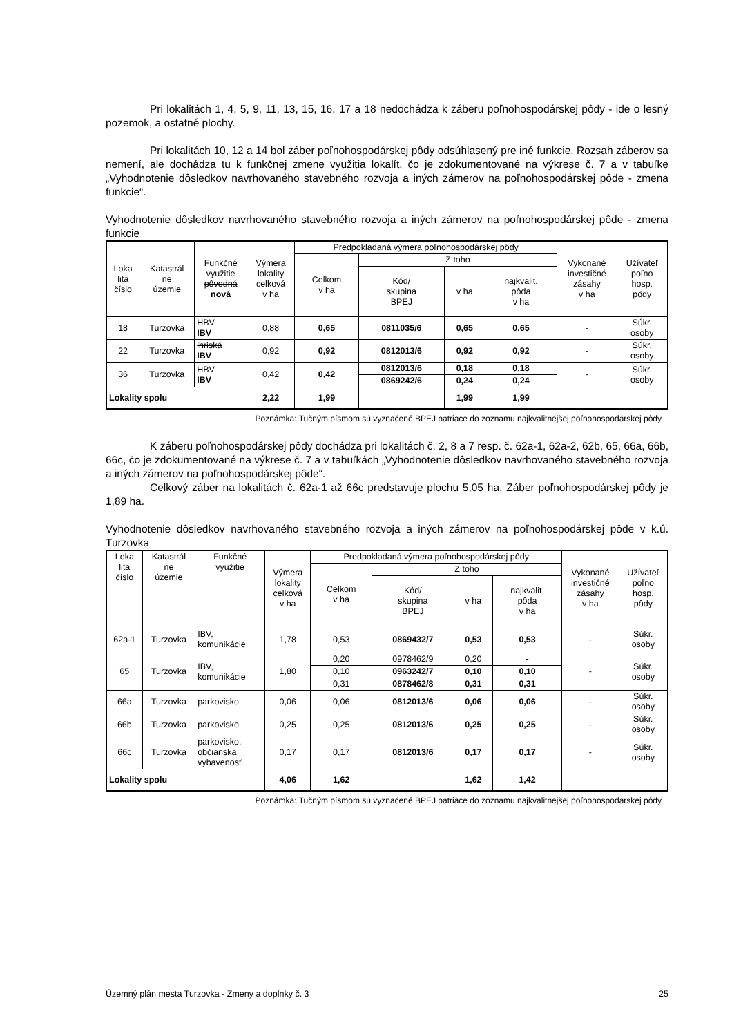Pri lokalitách 1, 4, 5, 9, 11, 13, 15, 16, 17 a 18 nedochádza k záberu poľnohospodárskej pôdy - ide o lesný pozemok, a ostatné plochy.
Pri lokalitách 10, 12 a 14 bol záber poľnohospodárskej pôdy odsúhlasený pre iné funkcie. Rozsah záberov sa nemení, ale dochádza tu k funkčnej zmene využitia lokalít, čo je zdokumentované na výkrese č. 7 a v tabuľke „Vyhodnotenie dôsledkov navrhovaného stavebného rozvoja a iných zámerov na poľnohospodárskej pôde - zmena funkcie“.
Vyhodnotenie dôsledkov navrhovaného stavebného rozvoja a iných zámerov na poľnohospodárskej pôde - zmena funkcie
| Loka lita číslo | Katastrál ne územie | Funkčné využitie pôvodná nová | Výmera lokality celková v ha | Predpokladaná výmera poľnohospodárskej pôdy | | | | Vykonané investičné zásahy v ha | Užívateľ poľno hosp. pôdy |
| --- | --- | --- | --- | --- | --- | --- | --- | --- | --- |
| | | | | Celkom v ha | Z toho | | | | |
| | | | | | Kód/ skupina BPEJ | v ha | najkvalit. pôda v ha | | |
| 18 | Turzovka | HBV IBV | 0,88 | 0,65 | 0811035/6 | 0,65 | 0,65 | - | Súkr. osoby |
| 22 | Turzovka | ihriská IBV | 0,92 | 0,92 | 0812013/6 | 0,92 | 0,92 | - | Súkr. osoby |
| 36 | Turzovka | HBV IBV | 0,42 | 0,42 | 0812013/6 | 0,18 | 0,18 | - | Súkr. osoby |
| | | | | | 0869242/6 | 0,24 | 0,24 | | |
| Lokality spolu | | | 2,22 | 1,99 | | 1,99 | 1,99 | | |
Poznámka: Tučným písmom sú vyznačené BPEJ patriace do zoznamu najkvalitnejšej poľnohospodárskej pôdy
K záberu poľnohospodárskej pôdy dochádza pri lokalitách č. 2, 8 a 7 resp. č. 62a-1, 62a-2, 62b, 65, 66a, 66b, 66c, čo je zdokumentované na výkrese č. 7 a v tabuľkách „Vyhodnotenie dôsledkov navrhovaného stavebného rozvoja a iných zámerov na poľnohospodárskej pôde“.
Celkový záber na lokalitách č. 62a-1 až 66c predstavuje plochu 5,05 ha. Záber poľnohospodárskej pôdy je 1,89 ha.
Vyhodnotenie dôsledkov navrhovaného stavebného rozvoja a iných zámerov na poľnohospodárskej pôde v k.ú. Turzovka
| Loka lita číslo | Katastrál ne územie | Funkčné využitie | Výmera lokality celková v ha | Predpokladaná výmera poľnohospodárskej pôdy | | | | Vykonané investičné zásahy v ha | Užívateľ poľno hosp. pôdy |
| --- | --- | --- | --- | --- | --- | --- | --- | --- | --- |
| | | | | Celkom v ha | Z toho | | | | |
| | | | | | Kód/ skupina BPEJ | v ha | najkvalit. pôda v ha | | |
| 62a-1 | Turzovka | IBV, komunikácie | 1,78 | 0,53 | 0869432/7 | 0,53 | 0,53 | - | Súkr. osoby |
| 65 | Turzovka | IBV, komunikácie | 1,80 | 0,20 | 0978462/9 | 0,20 | - | - | Súkr. osoby |
| | | | | 0,10 | 0963242/7 | 0,10 | 0,10 | | |
| | | | | 0,31 | 0878462/8 | 0,31 | 0,31 | | |
| 66a | Turzovka | parkovisko | 0,06 | 0,06 | 0812013/6 | 0,06 | 0,06 | - | Súkr. osoby |
| 66b | Turzovka | parkovisko | 0,25 | 0,25 | 0812013/6 | 0,25 | 0,25 | - | Súkr. osoby |
| 66c | Turzovka | parkovisko, občianska vybavenosť | 0,17 | 0,17 | 0812013/6 | 0,17 | 0,17 | - | Súkr. osoby |
| Lokality spolu | | | 4,06 | 1,62 | | 1,62 | 1,42 | | |
Poznámka: Tučným písmom sú vyznačené BPEJ patriace do zoznamu najkvalitnejšej poľnohospodárskej pôdy
Územný plán mesta Turzovka - Zmeny a doplnky č. 3 25